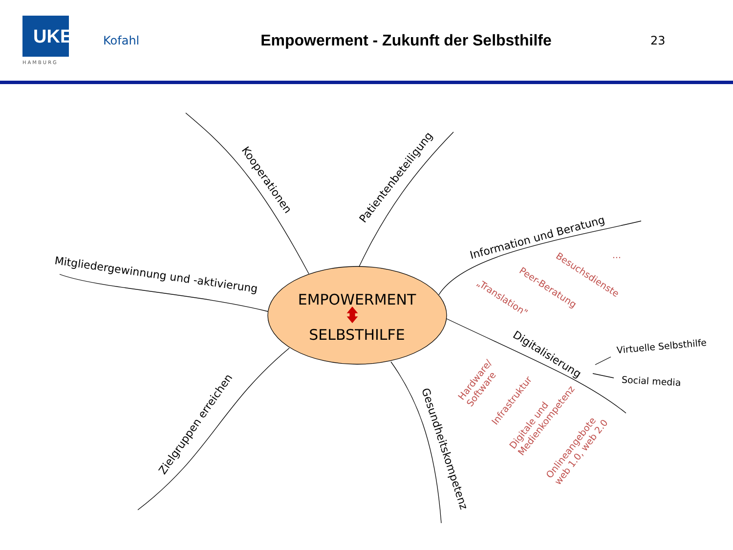UKE
HAMBURG
Kofahl
Empowerment - Zukunft der Selbsthilfe
23
EMPOWERMENT
SELBSTHILFE
Kooperationen
Patientenbeteiligung
Mitgliedergewinnung und -aktivierung Information und Beratung Besuchsdienste ...
Peer-Beratung
„Translation"
Digitalisierung
Virtuelle Selbsthilfe
Social media
Hardware/
Software
Infrastruktur
Digitale und
Medienkompetenz
Onlineangebote
web 1.0, web 2.0
Zielgruppen erreichen
Gesundheitskompetenz